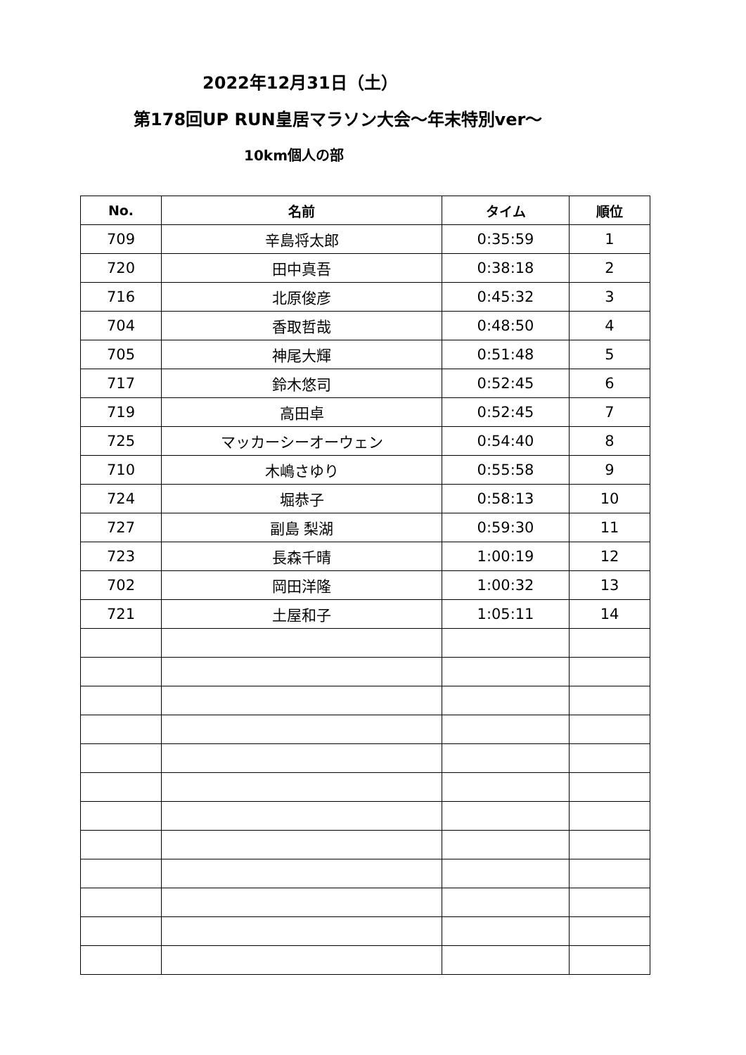2022年12月31日（土）
第178回UP RUN皇居マラソン大会～年末特別ver～
10km個人の部
| No. | 名前 | タイム | 順位 |
| --- | --- | --- | --- |
| 709 | 辛島将太郎 | 0:35:59 | 1 |
| 720 | 田中真吾 | 0:38:18 | 2 |
| 716 | 北原俊彦 | 0:45:32 | 3 |
| 704 | 香取哲哉 | 0:48:50 | 4 |
| 705 | 神尾大輝 | 0:51:48 | 5 |
| 717 | 鈴木悠司 | 0:52:45 | 6 |
| 719 | 高田卓 | 0:52:45 | 7 |
| 725 | マッカーシーオーウェン | 0:54:40 | 8 |
| 710 | 木嶋さゆり | 0:55:58 | 9 |
| 724 | 堀恭子 | 0:58:13 | 10 |
| 727 | 副島 梨湖 | 0:59:30 | 11 |
| 723 | 長森千晴 | 1:00:19 | 12 |
| 702 | 岡田洋隆 | 1:00:32 | 13 |
| 721 | 土屋和子 | 1:05:11 | 14 |